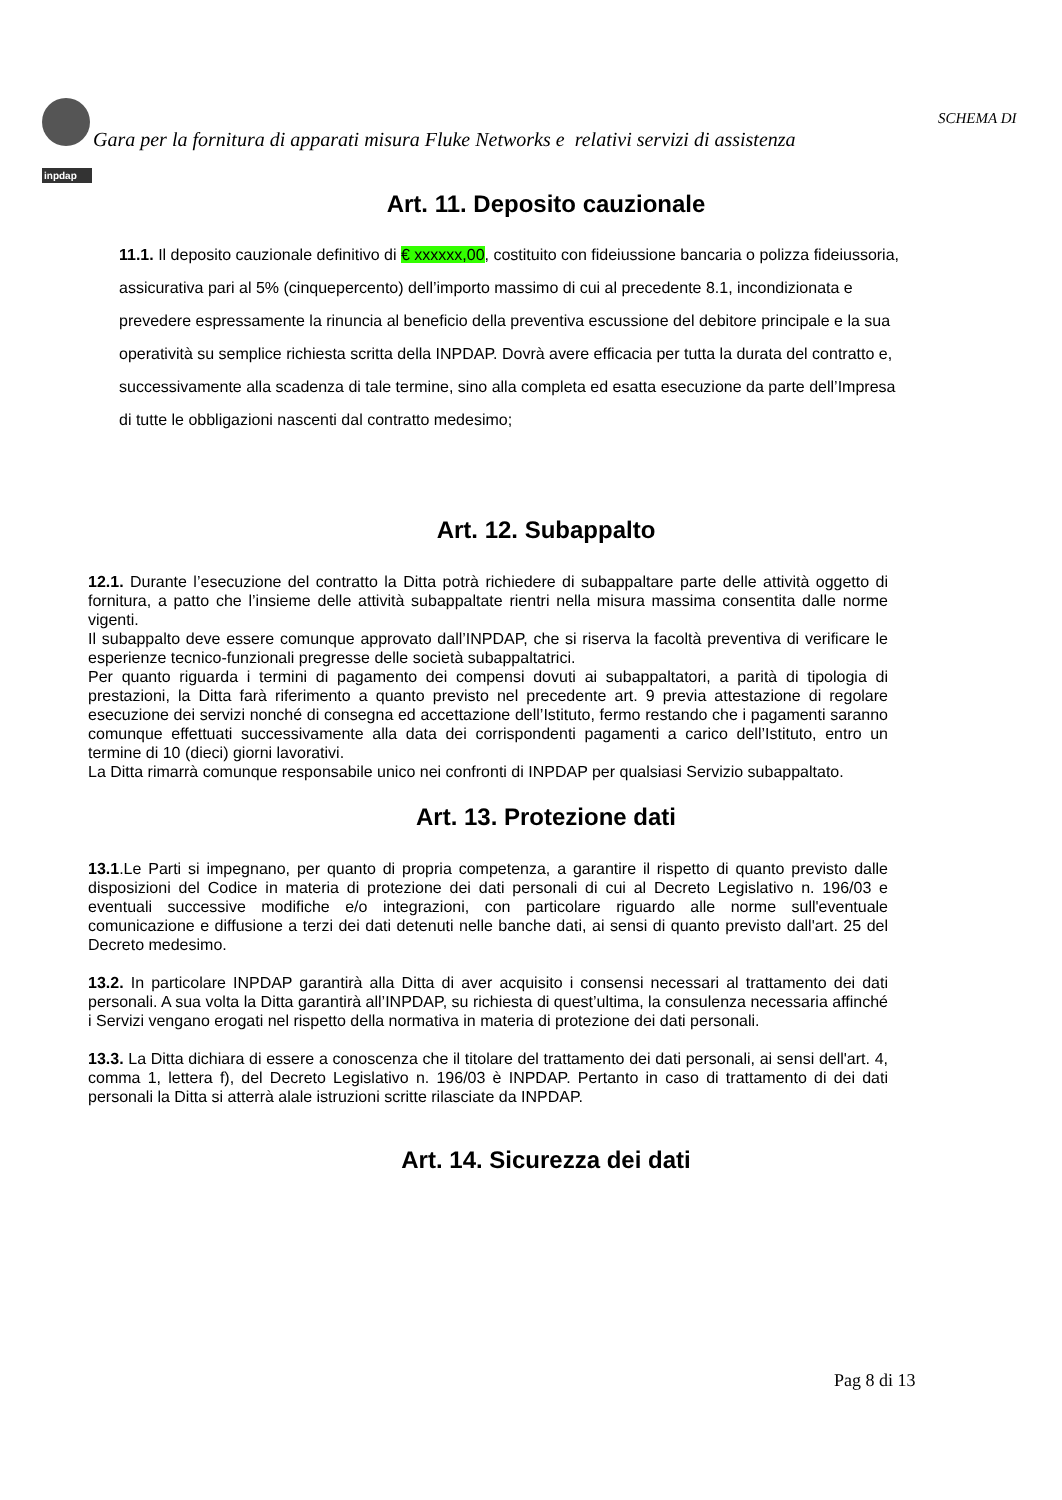inpdap
SCHEMA DI
Gara per la fornitura di apparati misura Fluke Networks e relativi servizi di assistenza
Art. 11. Deposito cauzionale
11.1. Il deposito cauzionale definitivo di € xxxxxx,00, costituito con fideiussione bancaria o polizza fideiussoria, assicurativa pari al 5% (cinquepercento) dell’importo massimo di cui al precedente 8.1, incondizionata e prevedere espressamente la rinuncia al beneficio della preventiva escussione del debitore principale e la sua operatività su semplice richiesta scritta della INPDAP. Dovrà avere efficacia per tutta la durata del contratto e, successivamente alla scadenza di tale termine, sino alla completa ed esatta esecuzione da parte dell’Impresa di tutte le obbligazioni nascenti dal contratto medesimo;
Art. 12. Subappalto
12.1. Durante l’esecuzione del contratto la Ditta potrà richiedere di subappaltare parte delle attività oggetto di fornitura, a patto che l’insieme delle attività subappaltate rientri nella misura massima consentita dalle norme vigenti.
Il subappalto deve essere comunque approvato dall’INPDAP, che si riserva la facoltà preventiva di verificare le esperienze tecnico-funzionali pregresse delle società subappaltatrici.
Per quanto riguarda i termini di pagamento dei compensi dovuti ai subappaltatori, a parità di tipologia di prestazioni, la Ditta farà riferimento a quanto previsto nel precedente art. 9 previa attestazione di regolare esecuzione dei servizi nonché di consegna ed accettazione dell’Istituto, fermo restando che i pagamenti saranno comunque effettuati successivamente alla data dei corrispondenti pagamenti a carico dell’Istituto, entro un termine di 10 (dieci) giorni lavorativi.
La Ditta rimarrà comunque responsabile unico nei confronti di INPDAP per qualsiasi Servizio subappaltato.
Art. 13. Protezione dati
13.1.Le Parti si impegnano, per quanto di propria competenza, a garantire il rispetto di quanto previsto dalle disposizioni del Codice in materia di protezione dei dati personali di cui al Decreto Legislativo n. 196/03 e eventuali successive modifiche e/o integrazioni, con particolare riguardo alle norme sull'eventuale comunicazione e diffusione a terzi dei dati detenuti nelle banche dati, ai sensi di quanto previsto dall'art. 25 del Decreto medesimo.
13.2. In particolare INPDAP garantirà alla Ditta di aver acquisito i consensi necessari al trattamento dei dati personali. A sua volta la Ditta garantirà all’INPDAP, su richiesta di quest’ultima, la consulenza necessaria affinché i Servizi vengano erogati nel rispetto della normativa in materia di protezione dei dati personali.
13.3. La Ditta dichiara di essere a conoscenza che il titolare del trattamento dei dati personali, ai sensi dell'art. 4, comma 1, lettera f), del Decreto Legislativo n. 196/03 è INPDAP. Pertanto in caso di trattamento di dei dati personali la Ditta si atterrà alale istruzioni scritte rilasciate da INPDAP.
Art. 14. Sicurezza dei dati
Pag 8 di 13